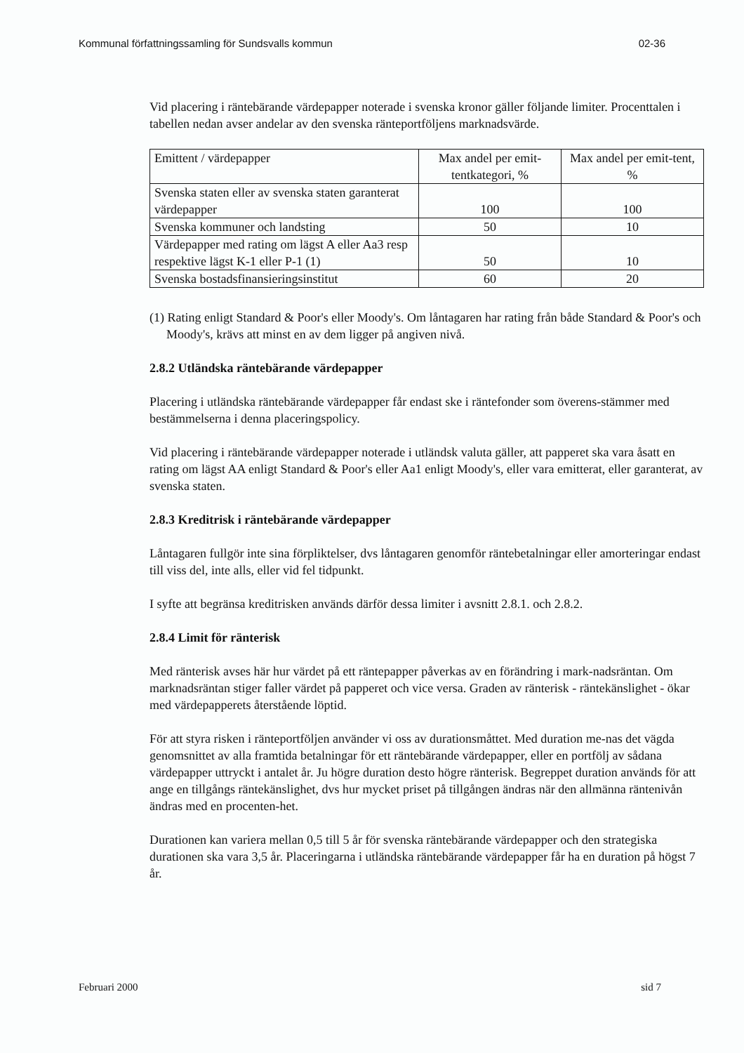Kommunal författningssamling för Sundsvalls kommun 02-36
Vid placering i räntebärande värdepapper noterade i svenska kronor gäller följande limiter. Procenttalen i tabellen nedan avser andelar av den svenska ränteportföljens marknadsvärde.
| Emittent / värdepapper | Max andel per emit-tentkategori, % | Max andel per emit-tent, % |
| --- | --- | --- |
| Svenska staten eller av svenska staten garanterat värdepapper | 100 | 100 |
| Svenska kommuner och landsting | 50 | 10 |
| Värdepapper med rating om lägst A eller Aa3 resp respektive lägst K-1 eller P-1 (1) | 50 | 10 |
| Svenska bostadsfinansieringsinstitut | 60 | 20 |
(1) Rating enligt Standard & Poor's eller Moody's. Om låntagaren har rating från både Standard & Poor's och Moody's, krävs att minst en av dem ligger på angiven nivå.
2.8.2 Utländska räntebärande värdepapper
Placering i utländska räntebärande värdepapper får endast ske i räntefonder som överens-stämmer med bestämmelserna i denna placeringspolicy.
Vid placering i räntebärande värdepapper noterade i utländsk valuta gäller, att papperet ska vara åsatt en rating om lägst AA enligt Standard & Poor's eller Aa1 enligt Moody's, eller vara emitterat, eller garanterat, av svenska staten.
2.8.3 Kreditrisk i räntebärande värdepapper
Låntagaren fullgör inte sina förpliktelser, dvs låntagaren genomför räntebetalningar eller amorteringar endast till viss del, inte alls, eller vid fel tidpunkt.
I syfte att begränsa kreditrisken används därför dessa limiter i avsnitt 2.8.1. och 2.8.2.
2.8.4 Limit för ränterisk
Med ränterisk avses här hur värdet på ett räntepapper påverkas av en förändring i mark-nadsräntan. Om marknadsräntan stiger faller värdet på papperet och vice versa. Graden av ränterisk - räntekänslighet - ökar med värdepapperets återstående löptid.
För att styra risken i ränteportföljen använder vi oss av durationsmåttet. Med duration me-nas det vägda genomsnittet av alla framtida betalningar för ett räntebärande värdepapper, eller en portfölj av sådana värdepapper uttryckt i antalet år. Ju högre duration desto högre ränterisk. Begreppet duration används för att ange en tillgångs räntekänslighet, dvs hur mycket priset på tillgången ändras när den allmänna räntenivån ändras med en procenten-het.
Durationen kan variera mellan 0,5 till 5 år för svenska räntebärande värdepapper och den strategiska durationen ska vara 3,5 år. Placeringarna i utländska räntebärande värdepapper får ha en duration på högst 7 år.
Februari 2000 sid 7